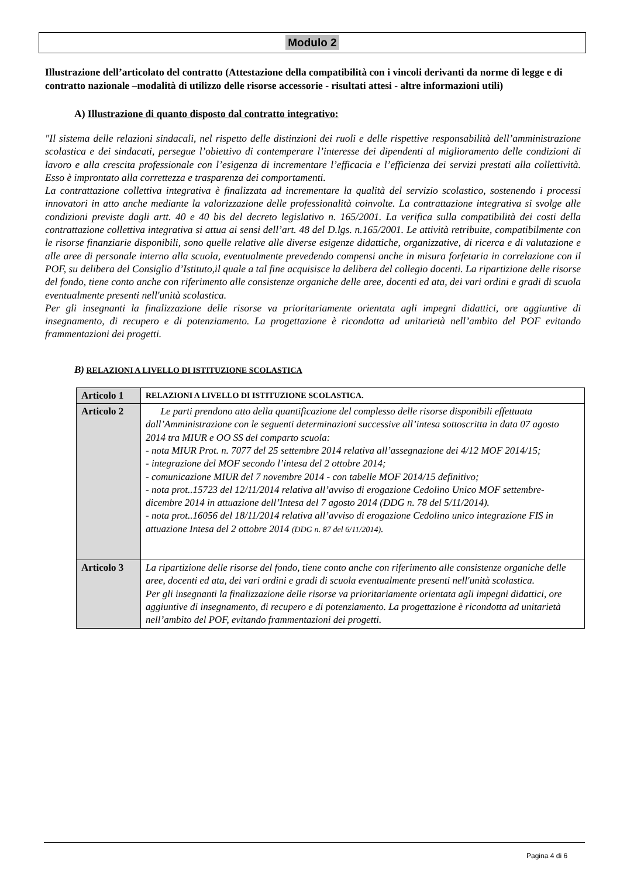Modulo 2
Illustrazione dell’articolato del contratto (Attestazione della compatibilità con i vincoli derivanti da norme di legge e di contratto nazionale –modalità di utilizzo delle risorse accessorie - risultati attesi - altre informazioni utili)
A) Illustrazione di quanto disposto dal contratto integrativo:
"Il sistema delle relazioni sindacali, nel rispetto delle distinzioni dei ruoli e delle rispettive responsabilità dell’amministrazione scolastica e dei sindacati, persegue l’obiettivo di contemperare l’interesse dei dipendenti al miglioramento delle condizioni di lavoro e alla crescita professionale con l’esigenza di incrementare l’efficacia e l’efficienza dei servizi prestati alla collettività. Esso è improntato alla correttezza e trasparenza dei comportamenti.
La contrattazione collettiva integrativa è finalizzata ad incrementare la qualità del servizio scolastico, sostenendo i processi innovatori in atto anche mediante la valorizzazione delle professionalità coinvolte. La contrattazione integrativa si svolge alle condizioni previste dagli artt. 40 e 40 bis del decreto legislativo n. 165/2001. La verifica sulla compatibilità dei costi della contrattazione collettiva integrativa si attua ai sensi dell’art. 48 del D.lgs. n.165/2001. Le attività retribuite, compatibilmente con le risorse finanziarie disponibili, sono quelle relative alle diverse esigenze didattiche, organizzative, di ricerca e di valutazione e alle aree di personale interno alla scuola, eventualmente prevedendo compensi anche in misura forfetaria in correlazione con il POF, su delibera del Consiglio d’Istituto,il quale a tal fine acquisisce la delibera del collegio docenti. La ripartizione delle risorse del fondo, tiene conto anche con riferimento alle consistenze organiche delle aree, docenti ed ata, dei vari ordini e gradi di scuola eventualmente presenti nell'unità scolastica.
Per gli insegnanti la finalizzazione delle risorse va prioritariamente orientata agli impegni didattici, ore aggiuntive di insegnamento, di recupero e di potenziamento. La progettazione è ricondotta ad unitarietà nell’ambito del POF evitando frammentazioni dei progetti.
B) RELAZIONI A LIVELLO DI ISTITUZIONE SCOLASTICA
| Articolo 1 | RELAZIONI A LIVELLO DI ISTITUZIONE SCOLASTICA. |
| Articolo 2 | Le parti prendono atto della quantificazione del complesso delle risorse disponibili effettuata dall’Amministrazione con le seguenti determinazioni successive all’intesa sottoscritta in data 07 agosto 2014 tra MIUR e OO SS del comparto scuola: - nota MIUR Prot. n. 7077 del 25 settembre 2014 relativa all’assegnazione dei 4/12 MOF 2014/15; - integrazione del MOF secondo l’intesa del 2 ottobre 2014; - comunicazione MIUR del 7 novembre 2014 - con tabelle MOF 2014/15 definitivo; - nota prot..15723 del 12/11/2014 relativa all’avviso di erogazione Cedolino Unico MOF settembre-dicembre 2014 in attuazione dell’Intesa del 7 agosto 2014 (DDG n. 78 del 5/11/2014). - nota prot..16056 del 18/11/2014 relativa all’avviso di erogazione Cedolino unico integrazione FIS in attuazione Intesa del 2 ottobre 2014 (DDG n. 87 del 6/11/2014) . |
| Articolo 3 | La ripartizione delle risorse del fondo, tiene conto anche con riferimento alle consistenze organiche delle aree, docenti ed ata, dei vari ordini e gradi di scuola eventualmente presenti nell'unità scolastica. Per gli insegnanti la finalizzazione delle risorse va prioritariamente orientata agli impegni didattici, ore aggiuntive di insegnamento, di recupero e di potenziamento. La progettazione è ricondotta ad unitarietà nell’ambito del POF, evitando frammentazioni dei progetti. |
Pagina 4 di 6